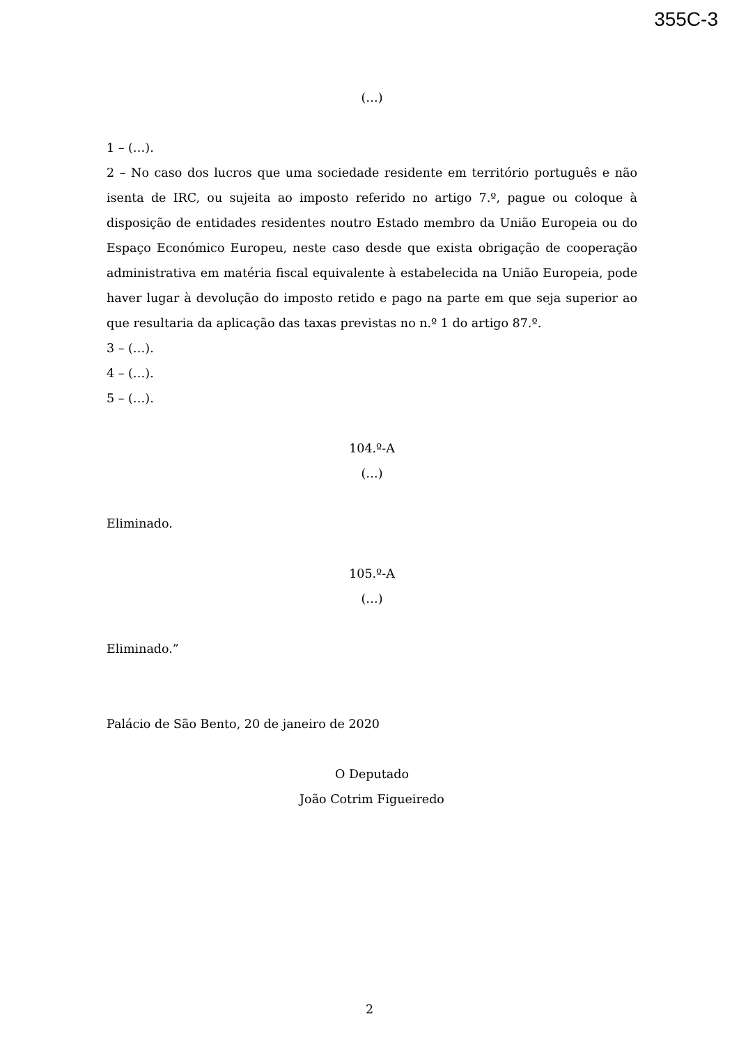355C-3
(…)
1 – (…).
2 – No caso dos lucros que uma sociedade residente em território português e não isenta de IRC, ou sujeita ao imposto referido no artigo 7.º, pague ou coloque à disposição de entidades residentes noutro Estado membro da União Europeia ou do Espaço Económico Europeu, neste caso desde que exista obrigação de cooperação administrativa em matéria fiscal equivalente à estabelecida na União Europeia, pode haver lugar à devolução do imposto retido e pago na parte em que seja superior ao que resultaria da aplicação das taxas previstas no n.º 1 do artigo 87.º.
3 – (…).
4 – (…).
5 – (…).
104.º-A
(…)
Eliminado.
105.º-A
(…)
Eliminado.”
Palácio de São Bento, 20 de janeiro de 2020
O Deputado
João Cotrim Figueiredo
2